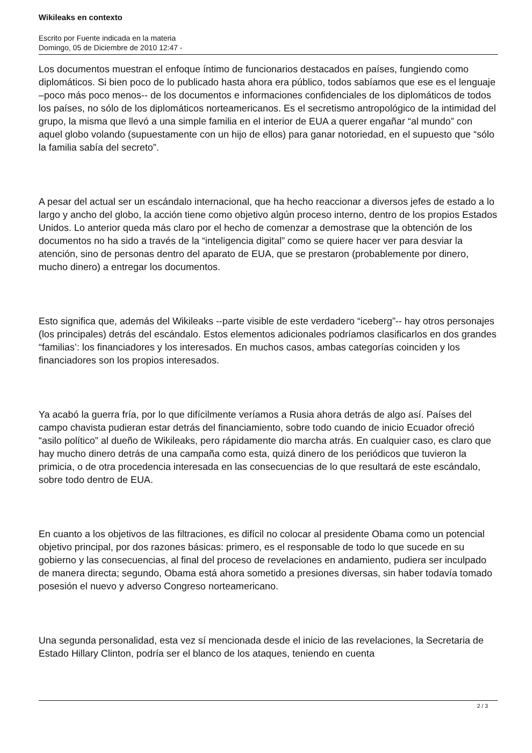Wikileaks en contexto
Escrito por Fuente indicada en la materia
Domingo, 05 de Diciembre de 2010 12:47 -
Los documentos muestran el enfoque íntimo de funcionarios destacados en países, fungiendo como diplomáticos. Si bien poco de lo publicado hasta ahora era público, todos sabíamos que ese es el lenguaje –poco más poco menos-- de los documentos e informaciones confidenciales de los diplomáticos de todos los países, no sólo de los diplomáticos norteamericanos. Es el secretismo antropológico de la intimidad del grupo, la misma que llevó a una simple familia en el interior de EUA a querer engañar “al mundo” con aquel globo volando (supuestamente con un hijo de ellos) para ganar notoriedad, en el supuesto que “sólo la familia sabía del secreto”.
A pesar del actual ser un escándalo internacional, que ha hecho reaccionar a diversos jefes de estado a lo largo y ancho del globo, la acción tiene como objetivo algún proceso interno, dentro de los propios Estados Unidos. Lo anterior queda más claro por el hecho de comenzar a demostrase que la obtención de los documentos no ha sido a través de la “inteligencia digital” como se quiere hacer ver para desviar la atención, sino de personas dentro del aparato de EUA, que se prestaron (probablemente por dinero, mucho dinero) a entregar los documentos.
Esto significa que, además del Wikileaks --parte visible de este verdadero “iceberg”-- hay otros personajes (los principales) detrás del escándalo. Estos elementos adicionales podríamos clasificarlos en dos grandes “familias’: los financiadores y los interesados. En muchos casos, ambas categorías coinciden y los financiadores son los propios interesados.
Ya acabó la guerra fría, por lo que difícilmente veríamos a Rusia ahora detrás de algo así. Países del campo chavista pudieran estar detrás del financiamiento, sobre todo cuando de inicio Ecuador ofreció “asilo político” al dueño de Wikileaks, pero rápidamente dio marcha atrás. En cualquier caso, es claro que hay mucho dinero detrás de una campaña como esta, quizá dinero de los periódicos que tuvieron la primicia, o de otra procedencia interesada en las consecuencias de lo que resultará de este escándalo, sobre todo dentro de EUA.
En cuanto a los objetivos de las filtraciones, es difícil no colocar al presidente Obama como un potencial objetivo principal, por dos razones básicas: primero, es el responsable de todo lo que sucede en su gobierno y las consecuencias, al final del proceso de revelaciones en andamiento, pudiera ser inculpado de manera directa; segundo, Obama está ahora sometido a presiones diversas, sin haber todavía tomado posesión el nuevo y adverso Congreso norteamericano.
Una segunda personalidad, esta vez sí mencionada desde el inicio de las revelaciones, la Secretaria de Estado Hillary Clinton, podría ser el blanco de los ataques, teniendo en cuenta
2 / 3